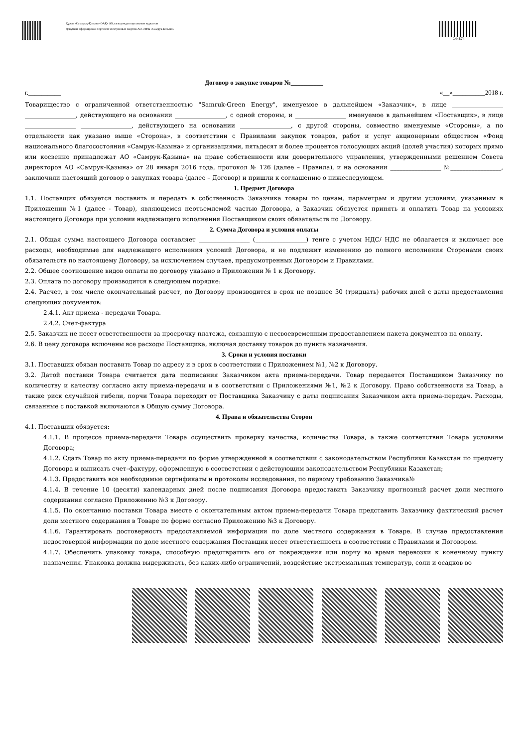Құжат «Самұрық-Қазына» ӘАҚ» АҚ электронды порталымен құрылған
Документ сформирован порталом электронных закупок АО «ФНБ «Самрук-Казына»
144874
Договор о закупке товаров №__________
г.__________ «__»__________2018 г.
Товарищество с ограниченной ответственностью "Samruk-Green Energy", именуемое в дальнейшем «Заказчик», в лице _________________ _________________, действующего на основании _________________, с одной стороны, и _________________ именуемое в дальнейшем «Поставщик», в лице _________________ _________________, действующего на основании _________________, с другой стороны, совместно именуемые «Стороны», а по отдельности как указано выше «Сторона», в соответствии с Правилами закупок товаров, работ и услуг акционерным обществом «Фонд национального благосостояния «Самрук-Қазына» и организациями, пятьдесят и более процентов голосующих акций (долей участия) которых прямо или косвенно принадлежат АО «Самрук-Қазына» на праве собственности или доверительного управления, утвержденными решением Совета директоров АО «Самрук-Қазына» от 28 января 2016 года, протокол № 126 (далее – Правила), и на основании _________________ №_________________, заключили настоящий договор о закупках товара (далее – Договор) и пришли к соглашению о нижеследующем.
1. Предмет Договора
1.1. Поставщик обязуется поставить и передать в собственность Заказчика товары по ценам, параметрам и другим условиям, указанным в Приложении №1 (далее - Товар), являющемся неотъемлемой частью Договора, а Заказчик обязуется принять и оплатить Товар на условиях настоящего Договора при условии надлежащего исполнения Поставщиком своих обязательств по Договору.
2. Сумма Договора и условия оплаты
2.1. Общая сумма настоящего Договора составляет _________________ (_________________) тенге с учетом НДС/ НДС не облагается и включает все расходы, необходимые для надлежащего исполнения условий Договора, и не подлежит изменению до полного исполнения Сторонами своих обязательств по настоящему Договору, за исключением случаев, предусмотренных Договором и Правилами.
2.2. Общее соотношение видов оплаты по договору указано в Приложении № 1 к Договору.
2.3. Оплата по договору производится в следующем порядке:
2.4. Расчет, в том числе окончательный расчет, по Договору производится в срок не позднее 30 (тридцать) рабочих дней с даты предоставления следующих документов:
2.4.1. Акт приема - передачи Товара.
2.4.2. Счет-фактура
2.5. Заказчик не несет ответственности за просрочку платежа, связанную с несвоевременным предоставлением пакета документов на оплату.
2.6. В цену договора включены все расходы Поставщика, включая доставку товаров до пункта назначения.
3. Сроки и условия поставки
3.1. Поставщик обязан поставить Товар по адресу и в срок в соответствии с Приложением №1, №2 к Договору.
3.2. Датой поставки Товара считается дата подписания Заказчиком акта приема-передачи. Товар передается Поставщиком Заказчику по количеству и качеству согласно акту приема-передачи и в соответствии с Приложениями №1, №2 к Договору. Право собственности на Товар, а также риск случайной гибели, порчи Товара переходит от Поставщика Заказчику с даты подписания Заказчиком акта приема-передач. Расходы, связанные с поставкой включаются в Общую сумму Договора.
4. Права и обязательства Сторон
4.1. Поставщик обязуется:
4.1.1. В процессе приема-передачи Товара осуществить проверку качества, количества Товара, а также соответствия Товара условиям Договора;
4.1.2. Сдать Товар по акту приема-передачи по форме утвержденной в соответствии с законодательством Республики Казахстан по предмету Договора и выписать счет–фактуру, оформленную в соответствии с действующим законодательством Республики Казахстан;
4.1.3. Предоставить все необходимые сертификаты и протоколы исследования, по первому требованию Заказчика№
4.1.4. В течение 10 (десяти) календарных дней после подписания Договора предоставить Заказчику прогнозный расчет доли местного содержания согласно Приложению №3 к Договору.
4.1.5. По окончанию поставки Товара вместе с окончательным актом приема-передачи Товара представить Заказчику фактический расчет доли местного содержания в Товаре по форме согласно Приложению №3 к Договору.
4.1.6. Гарантировать достоверность предоставляемой информации по доле местного содержания в Товаре. В случае предоставления недостоверной информации по доле местного содержания Поставщик несет ответственность в соответствии с Правилами и Договором.
4.1.7. Обеспечить упаковку товара, способную предотвратить его от повреждения или порчу во время перевозки к конечному пункту назначения. Упаковка должна выдерживать, без каких-либо ограничений, воздействие экстремальных температур, соли и осадков во